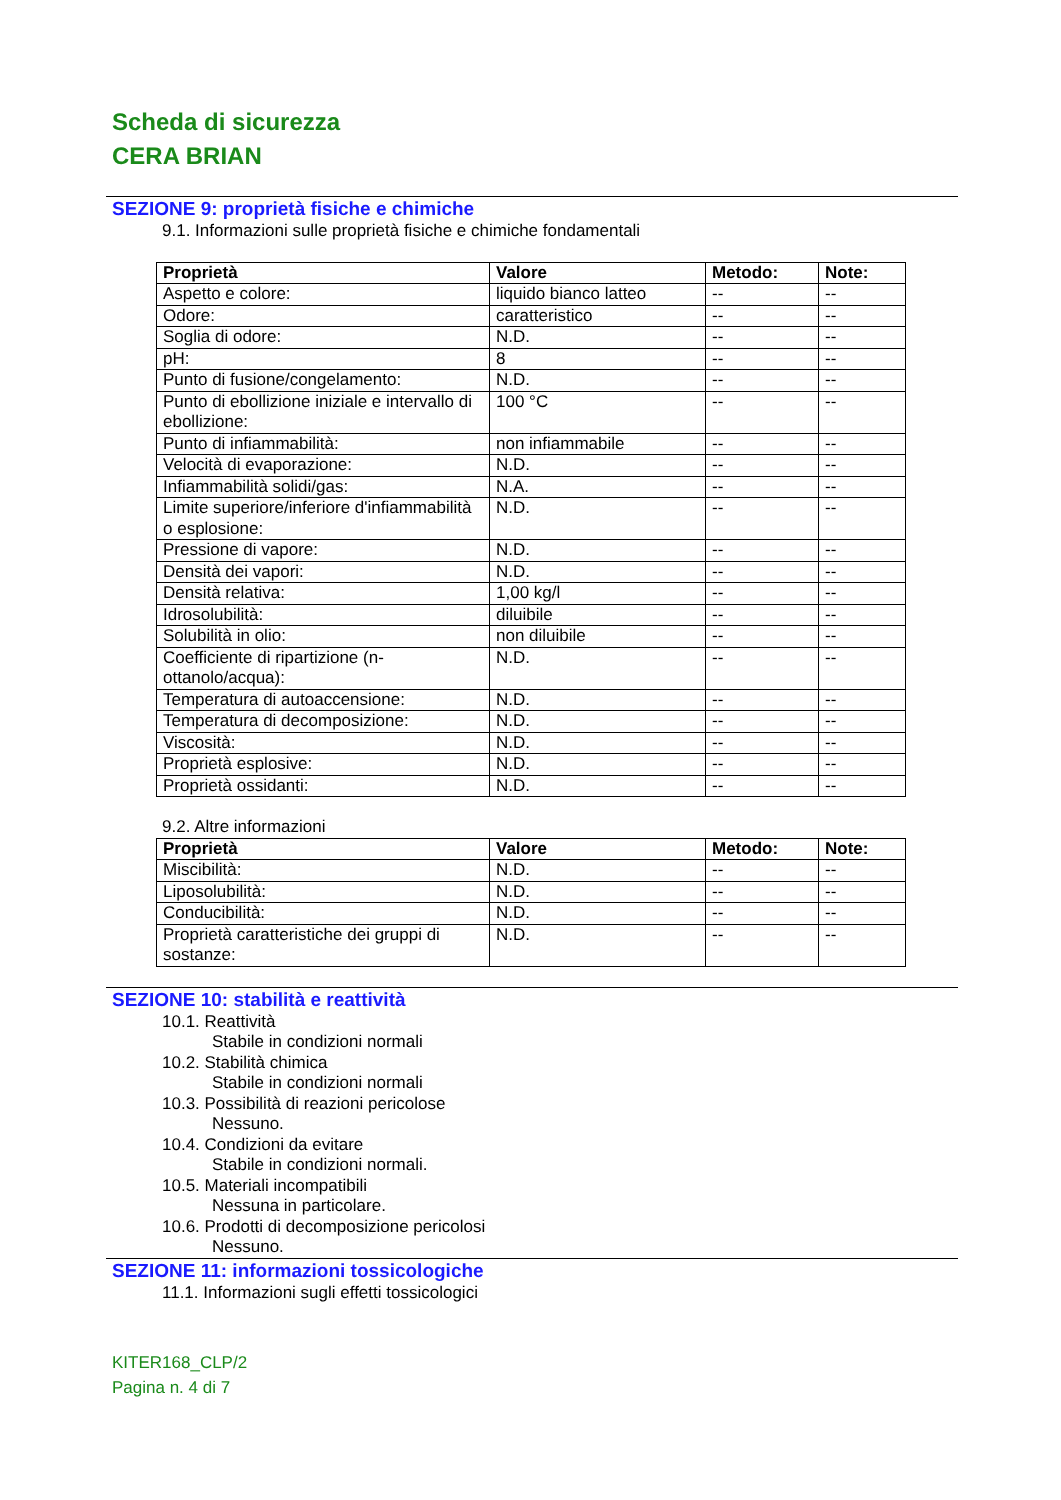Scheda di sicurezza
CERA BRIAN
SEZIONE 9: proprietà fisiche e chimiche
9.1. Informazioni sulle proprietà fisiche e chimiche fondamentali
| Proprietà | Valore | Metodo: | Note: |
| --- | --- | --- | --- |
| Aspetto e colore: | liquido bianco latteo | -- | -- |
| Odore: | caratteristico | -- | -- |
| Soglia di odore: | N.D. | -- | -- |
| pH: | 8 | -- | -- |
| Punto di fusione/congelamento: | N.D. | -- | -- |
| Punto di ebollizione iniziale e intervallo di ebollizione: | 100 °C | -- | -- |
| Punto di infiammabilità: | non infiammabile | -- | -- |
| Velocità di evaporazione: | N.D. | -- | -- |
| Infiammabilità solidi/gas: | N.A. | -- | -- |
| Limite superiore/inferiore d'infiammabilità o esplosione: | N.D. | -- | -- |
| Pressione di vapore: | N.D. | -- | -- |
| Densità dei vapori: | N.D. | -- | -- |
| Densità relativa: | 1,00 kg/l | -- | -- |
| Idrosolubilità: | diluibile | -- | -- |
| Solubilità in olio: | non diluibile | -- | -- |
| Coefficiente di ripartizione (n-ottanolo/acqua): | N.D. | -- | -- |
| Temperatura di autoaccensione: | N.D. | -- | -- |
| Temperatura di decomposizione: | N.D. | -- | -- |
| Viscosità: | N.D. | -- | -- |
| Proprietà esplosive: | N.D. | -- | -- |
| Proprietà ossidanti: | N.D. | -- | -- |
9.2. Altre informazioni
| Proprietà | Valore | Metodo: | Note: |
| --- | --- | --- | --- |
| Miscibilità: | N.D. | -- | -- |
| Liposolubilità: | N.D. | -- | -- |
| Conducibilità: | N.D. | -- | -- |
| Proprietà caratteristiche dei gruppi di sostanze: | N.D. | -- | -- |
SEZIONE 10: stabilità e reattività
10.1. Reattività
Stabile in condizioni normali
10.2. Stabilità chimica
Stabile in condizioni normali
10.3. Possibilità di reazioni pericolose
Nessuno.
10.4. Condizioni da evitare
Stabile in condizioni normali.
10.5. Materiali incompatibili
Nessuna in particolare.
10.6. Prodotti di decomposizione pericolosi
Nessuno.
SEZIONE 11: informazioni tossicologiche
11.1. Informazioni sugli effetti tossicologici
KITER168_CLP/2
Pagina n. 4 di 7